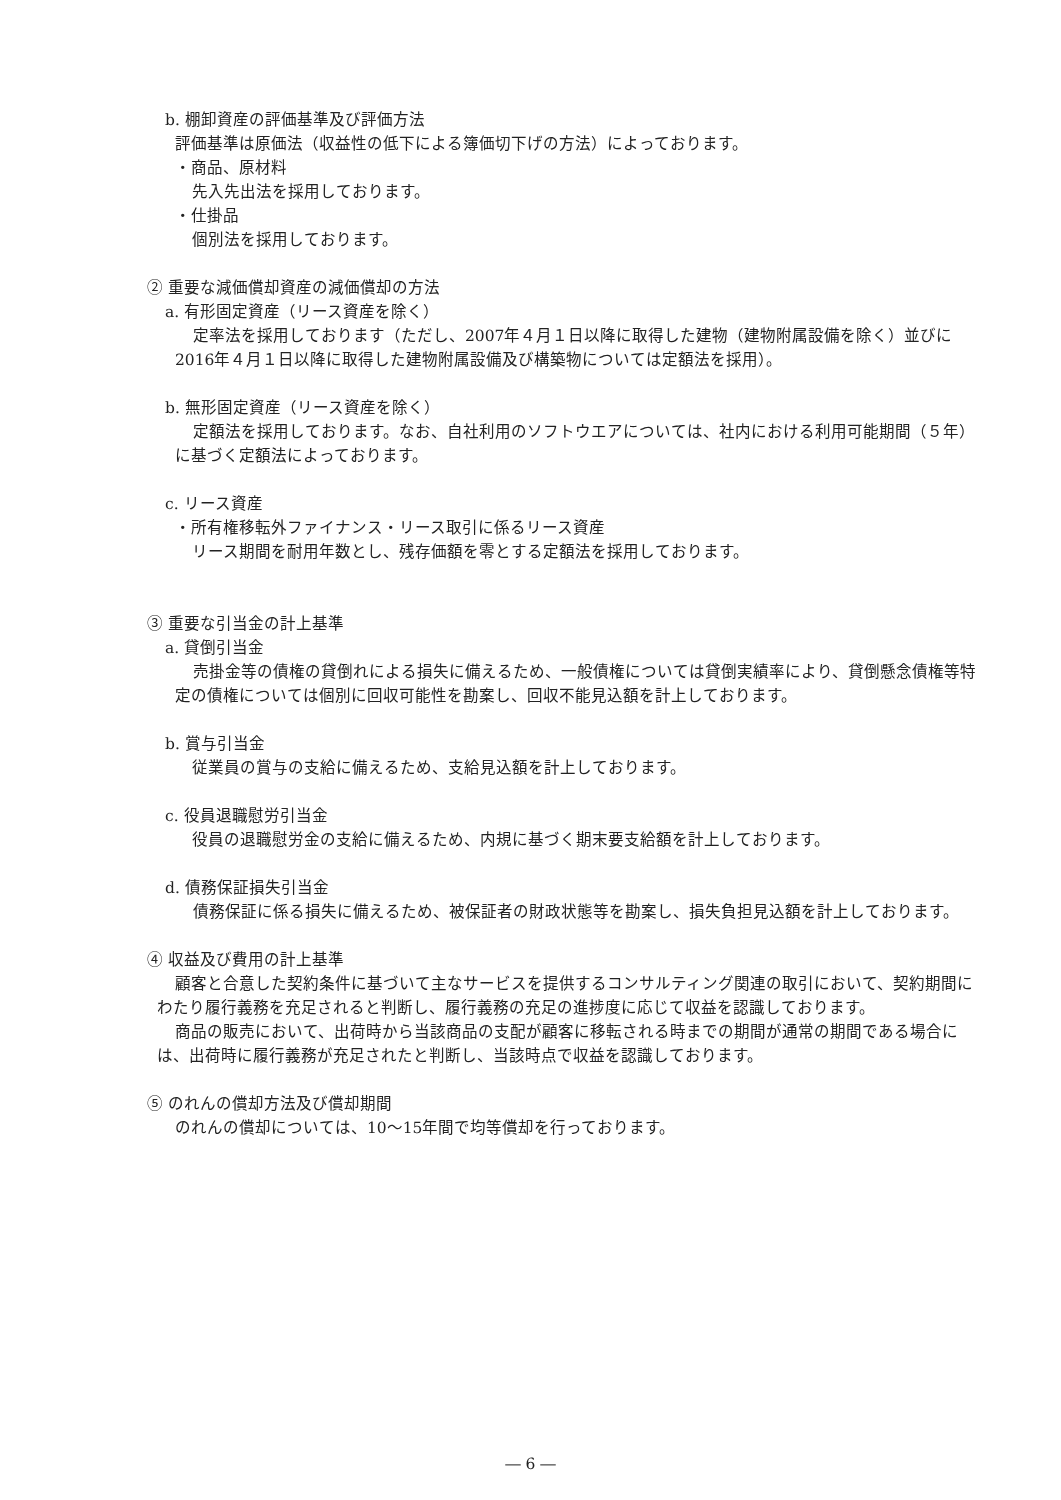b. 棚卸資産の評価基準及び評価方法
評価基準は原価法（収益性の低下による簿価切下げの方法）によっております。
・商品、原材料
先入先出法を採用しております。
・仕掛品
個別法を採用しております。
② 重要な減価償却資産の減価償却の方法
a. 有形固定資産（リース資産を除く）
定率法を採用しております（ただし、2007年４月１日以降に取得した建物（建物附属設備を除く）並びに2016年４月１日以降に取得した建物附属設備及び構築物については定額法を採用）。
b. 無形固定資産（リース資産を除く）
定額法を採用しております。なお、自社利用のソフトウエアについては、社内における利用可能期間（５年）に基づく定額法によっております。
c. リース資産
・所有権移転外ファイナンス・リース取引に係るリース資産
リース期間を耐用年数とし、残存価額を零とする定額法を採用しております。
③ 重要な引当金の計上基準
a. 貸倒引当金
売掛金等の債権の貸倒れによる損失に備えるため、一般債権については貸倒実績率により、貸倒懸念債権等特定の債権については個別に回収可能性を勘案し、回収不能見込額を計上しております。
b. 賞与引当金
従業員の賞与の支給に備えるため、支給見込額を計上しております。
c. 役員退職慰労引当金
役員の退職慰労金の支給に備えるため、内規に基づく期末要支給額を計上しております。
d. 債務保証損失引当金
債務保証に係る損失に備えるため、被保証者の財政状態等を勘案し、損失負担見込額を計上しております。
④ 収益及び費用の計上基準
顧客と合意した契約条件に基づいて主なサービスを提供するコンサルティング関連の取引において、契約期間にわたり履行義務を充足されると判断し、履行義務の充足の進捗度に応じて収益を認識しております。
商品の販売において、出荷時から当該商品の支配が顧客に移転される時までの期間が通常の期間である場合には、出荷時に履行義務が充足されたと判断し、当該時点で収益を認識しております。
⑤ のれんの償却方法及び償却期間
のれんの償却については、10～15年間で均等償却を行っております。
― 6 ―